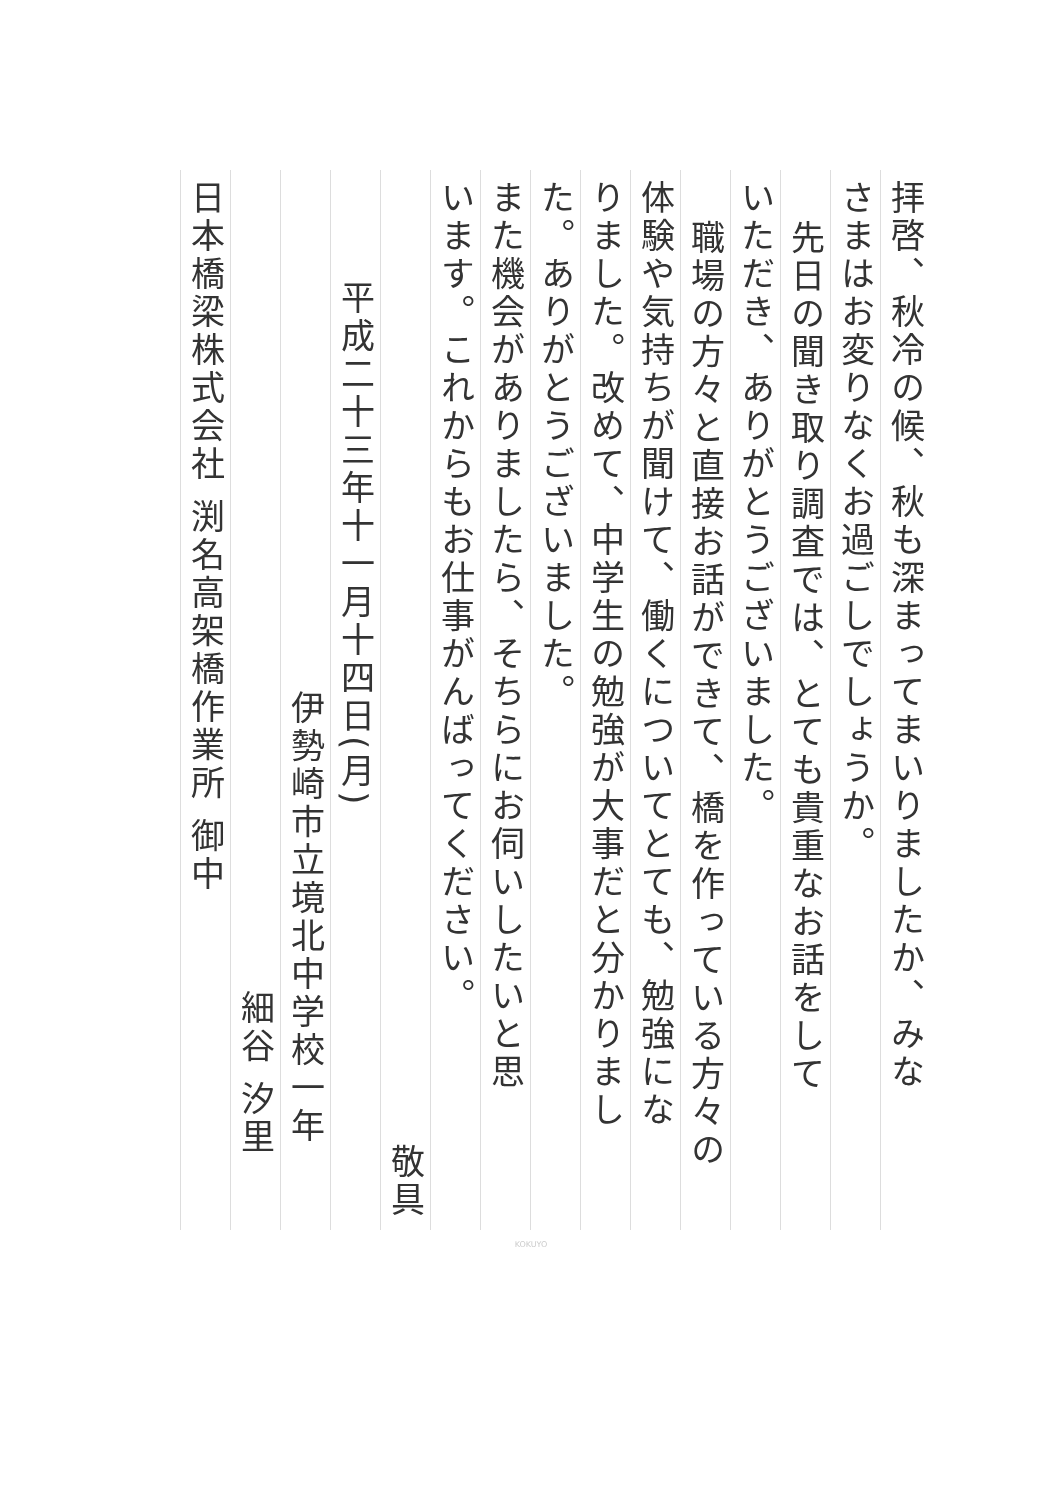拝啓、秋冷の候、秋も深まってまいりましたか、みな
さまはお変りなくお過ごしでしょうか。
先日の聞き取り調査では、とても貴重なお話をして
いただき、ありがとうございました。
職場の方々と直接お話ができて、橋を作っている方々の
体験や気持ちが聞けて、働くについてとても、勉強にな
りました。改めて、中学生の勉強が大事だと分かりまし
た。ありがとうございました。
また機会がありましたら、そちらにお伺いしたいと思
います。これからもお仕事がんばってください。
敬具
平成二十三年十一月十四日(月)
伊勢崎市立境北中学校一年
細谷 汐里
日本橋梁株式会社 渕名高架橋作業所 御中
KOKUYO